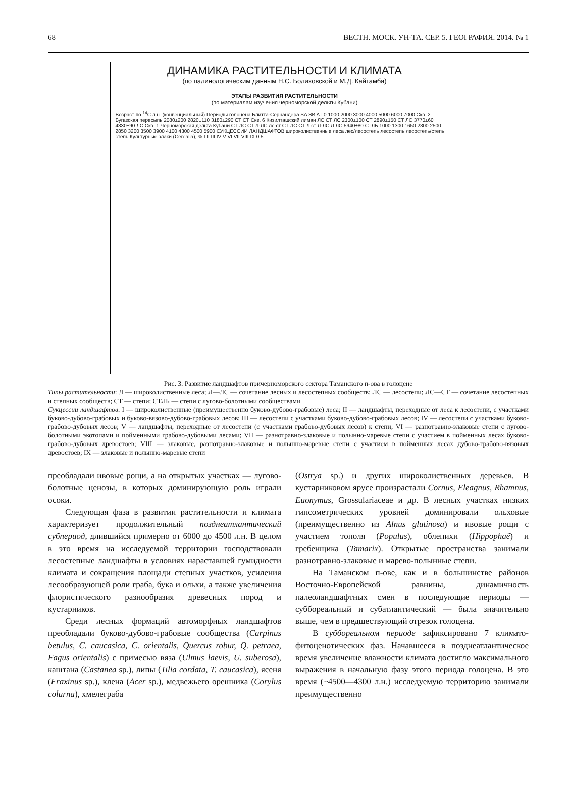68 ВЕСТН. МОСК. УН-ТА. СЕР. 5. ГЕОГРАФИЯ. 2014. № 1
ДИНАМИКА РАСТИТЕЛЬНОСТИ И КЛИМАТА
(по палинологическим данным Н.С. Болиховской и М.Д. Кайтамба)
ЭТАПЫ РАЗВИТИЯ РАСТИТЕЛЬНОСТИ
(по материалам изучения черноморской дельты Кубани)
Возраст по <sup>14</sup>С л.н. (конвенциальный) Периоды голоцена Блитта-Сернандера SA SB AT 0 1000 2000 3000 4000 5000 6000 7000 Скв. 2 Бугазская пересыпь 2080±200 2820±110 3180±290 СТ СТ Скв. 6 Кизилташский лиман ЛС СТ ЛС 2300±100 СТ 2890±150 СТ ЛС 3770±60 4330±90 ЛС Скв. 1 Черноморская дельта Кубани СТ ЛС СТ Л-ЛС лс-ст СТ ЛС СТ Л ст Л-ЛС Л ЛС 5940±80 СТЛБ 1000 1300 1650 2300 2500 2850 3200 3500 3900 4100 4300 4500 5900 СУКЦЕССИИ ЛАНДШАФТОВ широколиственные леса лес/лесостепь лесостепь лесостепь/степь степь Культурные злаки (Cerealia), % I II III IV V VI VII VIII IX 0 5
Рис. 3. Развитие ландшафтов причерноморского сектора Таманского п-ова в голоцене
Типы растительности: Л — широколиственные леса; Л—ЛС — сочетание лесных и лесостепных сообществ; ЛС — лесостепи; ЛС—СТ — сочетание лесостепных и степных сообществ; СТ — степи; СТЛБ — степи с лугово-болотными сообществами
Сукцессии ландшафтов: I — широколиственные (преимущественно буково-дубово-грабовые) леса; II — ландшафты, переходные от леса к лесостепи, с участками буково-дубово-грабовых и буково-вязово-дубово-грабовых лесов; III — лесостепи с участками буково-дубово-грабовых лесов; IV — лесостепи с участками буково-грабово-дубовых лесов; V — ландшафты, переходные от лесостепи (с участками грабово-дубовых лесов) к степи; VI — разнотравно-злаковые степи с лугово-болотными экотопами и пойменными грабово-дубовыми лесами; VII — разнотравно-злаковые и полынно-маревые степи с участием в пойменных лесах буково-грабово-дубовых древостоев; VIII — злаковые, разнотравно-злаковые и полынно-маревые степи с участием в пойменных лесах дубово-грабово-вязовых древостоев; IX — злаковые и полынно-маревые степи
преобладали ивовые рощи, а на открытых участках — лугово-болотные ценозы, в которых доминирующую роль играли осоки.
Следующая фаза в развитии растительности и климата характеризует продолжительный позднеатлантический субпериод, длившийся примерно от 6000 до 4500 л.н. В целом в это время на исследуемой территории господствовали лесостепные ландшафты в условиях нараставшей гумидности климата и сокращения площади степных участков, усиления лесообразующей роли граба, бука и ольхи, а также увеличения флористического разнообразия древесных пород и кустарников.
Среди лесных формаций автоморфных ландшафтов преобладали буково-дубово-грабовые сообщества (Carpinus betulus, C. caucasica, C. orientalis, Quercus robur, Q. petraea, Fagus orientalis) с примесью вяза (Ulmus laevis, U. suberosa), каштана (Castanea sp.), липы (Tilia cordata, T. caucasica), ясеня (Fraxinus sp.), клена (Acer sp.), медвежьего орешника (Corylus colurna), хмелеграба
(Ostrya sp.) и других широколиственных деревьев. В кустарниковом ярусе произрастали Cornus, Eleagnus, Rhamnus, Euonymus, Grossulariaceae и др. В лесных участках низких гипсометрических уровней доминировали ольховые (преимущественно из Alnus glutinosa) и ивовые рощи с участием тополя (Populus), облепихи (Hippophaё) и гребенщика (Tamarix). Открытые пространства занимали разнотравно-злаковые и марево-полынные степи.
На Таманском п-ове, как и в большинстве районов Восточно-Европейской равнины, динамичность палеоландшафтных смен в последующие периоды — суббореальный и субатлантический — была значительно выше, чем в предшествующий отрезок голоцена.
В суббореальном периоде зафиксировано 7 климато-фитоценотических фаз. Начавшееся в позднеатлантическое время увеличение влажности климата достигло максимального выражения в начальную фазу этого периода голоцена. В это время (~4500—4300 л.н.) исследуемую территорию занимали преимущественно